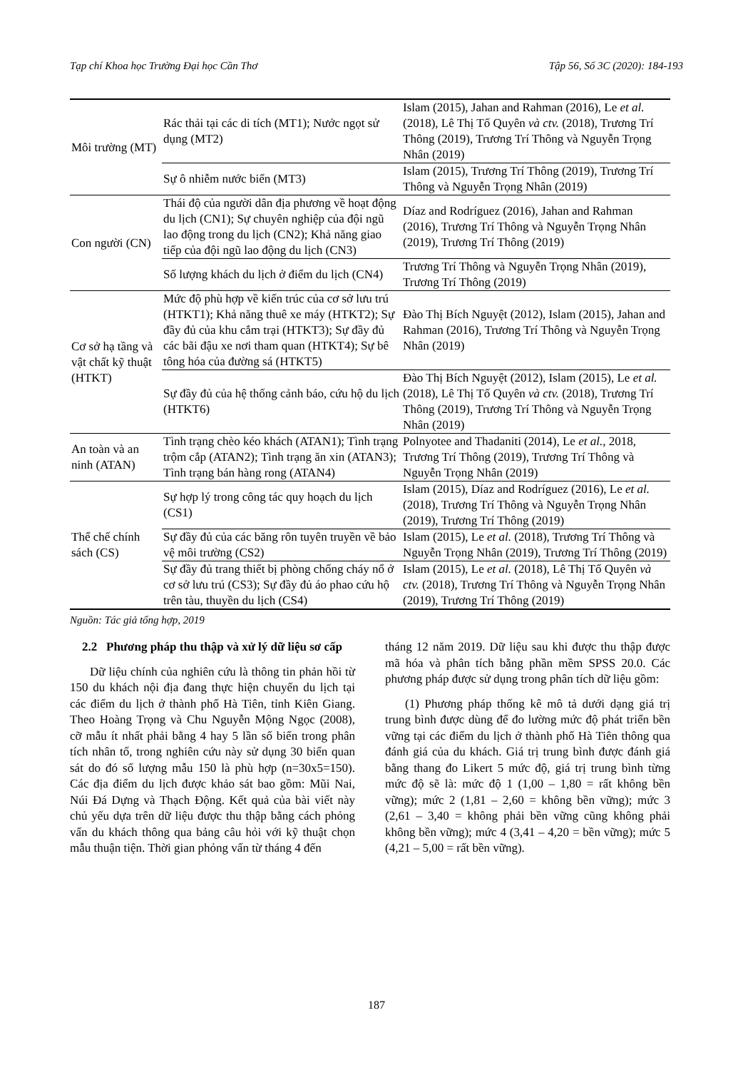Tạp chí Khoa học Trường Đại học Cần Thơ Tập 56, Số 3C (2020): 184-193
| Môi trường (MT) | Rác thải tại các di tích (MT1); Nước ngọt sử dụng (MT2) | Islam (2015), Jahan and Rahman (2016), Le et al. (2018), Lê Thị Tố Quyên và ctv. (2018), Trương Trí Thông (2019), Trương Trí Thông và Nguyễn Trọng Nhân (2019) |
| | Sự ô nhiễm nước biển (MT3) | Islam (2015), Trương Trí Thông (2019), Trương Trí Thông và Nguyễn Trọng Nhân (2019) |
| Con người (CN) | Thái độ của người dân địa phương về hoạt động du lịch (CN1); Sự chuyên nghiệp của đội ngũ lao động trong du lịch (CN2); Khả năng giao tiếp của đội ngũ lao động du lịch (CN3) | Díaz and Rodríguez (2016), Jahan and Rahman (2016), Trương Trí Thông và Nguyễn Trọng Nhân (2019), Trương Trí Thông (2019) |
| | Số lượng khách du lịch ở điểm du lịch (CN4) | Trương Trí Thông và Nguyễn Trọng Nhân (2019), Trương Trí Thông (2019) |
| Cơ sở hạ tầng và vật chất kỹ thuật (HTKT) | Mức độ phù hợp về kiến trúc của cơ sở lưu trú (HTKT1); Khả năng thuê xe máy (HTKT2); Sự đầy đủ của khu cắm trại (HTKT3); Sự đầy đủ các bãi đậu xe nơi tham quan (HTKT4); Sự bê tông hóa của đường sá (HTKT5) | Đào Thị Bích Nguyệt (2012), Islam (2015), Jahan and Rahman (2016), Trương Trí Thông và Nguyễn Trọng Nhân (2019) |
| | Sự đầy đủ của hệ thống cảnh báo, cứu hộ du lịch (HTKT6) | Đào Thị Bích Nguyệt (2012), Islam (2015), Le et al. (2018), Lê Thị Tố Quyên và ctv. (2018), Trương Trí Thông (2019), Trương Trí Thông và Nguyễn Trọng Nhân (2019) |
| An toàn và an ninh (ATAN) | Tình trạng chèo kéo khách (ATAN1); Tình trạng trộm cắp (ATAN2); Tình trạng ăn xin (ATAN3); Tình trạng bán hàng rong (ATAN4) | Polnyotee and Thadaniti (2014), Le et al. , 2018, Trương Trí Thông (2019), Trương Trí Thông và Nguyễn Trọng Nhân (2019) |
| Thể chế chính sách (CS) | Sự hợp lý trong công tác quy hoạch du lịch (CS1) | Islam (2015), Díaz and Rodríguez (2016), Le et al. (2018), Trương Trí Thông và Nguyễn Trọng Nhân (2019), Trương Trí Thông (2019) |
| | Sự đầy đủ của các băng rôn tuyên truyền về bảo vệ môi trường (CS2) | Islam (2015), Le et al. (2018), Trương Trí Thông và Nguyễn Trọng Nhân (2019), Trương Trí Thông (2019) |
| | Sự đầy đủ trang thiết bị phòng chống cháy nổ ở cơ sở lưu trú (CS3); Sự đầy đủ áo phao cứu hộ trên tàu, thuyền du lịch (CS4) | Islam (2015), Le et al. (2018), Lê Thị Tố Quyên và ctv. (2018), Trương Trí Thông và Nguyễn Trọng Nhân (2019), Trương Trí Thông (2019) |
Nguồn: Tác giả tổng hợp, 2019
2.2 Phương pháp thu thập và xử lý dữ liệu sơ cấp
Dữ liệu chính của nghiên cứu là thông tin phản hồi từ 150 du khách nội địa đang thực hiện chuyến du lịch tại các điểm du lịch ở thành phố Hà Tiên, tỉnh Kiên Giang. Theo Hoàng Trọng và Chu Nguyễn Mộng Ngọc (2008), cỡ mẫu ít nhất phải bằng 4 hay 5 lần số biến trong phân tích nhân tố, trong nghiên cứu này sử dụng 30 biến quan sát do đó số lượng mẫu 150 là phù hợp (n=30x5=150). Các địa điểm du lịch được khảo sát bao gồm: Mũi Nai, Núi Đá Dựng và Thạch Động. Kết quả của bài viết này chủ yếu dựa trên dữ liệu được thu thập bằng cách phỏng vấn du khách thông qua bảng câu hỏi với kỹ thuật chọn mẫu thuận tiện. Thời gian phỏng vấn từ tháng 4 đến
tháng 12 năm 2019. Dữ liệu sau khi được thu thập được mã hóa và phân tích bằng phần mềm SPSS 20.0. Các phương pháp được sử dụng trong phân tích dữ liệu gồm:
(1) Phương pháp thống kê mô tả dưới dạng giá trị trung bình được dùng để đo lường mức độ phát triển bền vững tại các điểm du lịch ở thành phố Hà Tiên thông qua đánh giá của du khách. Giá trị trung bình được đánh giá bằng thang đo Likert 5 mức độ, giá trị trung bình từng mức độ sẽ là: mức độ 1 (1,00 – 1,80 = rất không bền vững); mức 2 (1,81 – 2,60 = không bền vững); mức 3 (2,61 – 3,40 = không phải bền vững cũng không phải không bền vững); mức 4 (3,41 – 4,20 = bền vững); mức 5 (4,21 – 5,00 = rất bền vững).
187